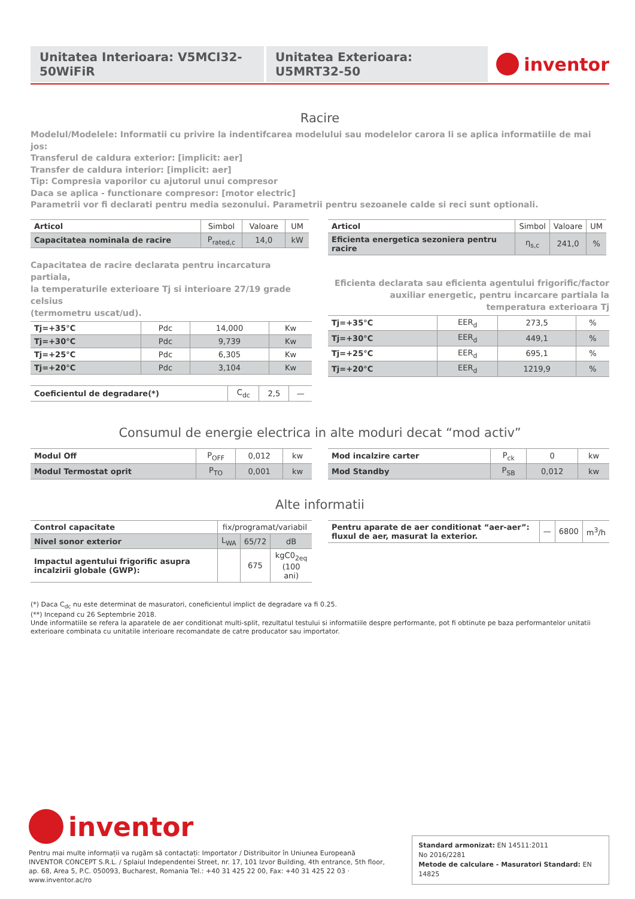Unitatea Interioara: V5MCI32-50WiFiR
Unitatea Exterioara: U5MRT32-50
inventor
Racire
Modelul/Modelele: Informatii cu privire la indentifcarea modelului sau modelelor carora li se aplica informatiile de mai jos:
Transferul de caldura exterior: [implicit: aer]
Transfer de caldura interior: [implicit: aer]
Tip: Compresia vaporilor cu ajutorul unui compresor
Daca se aplica - functionare compresor: [motor electric]
Parametrii vor fi declarati pentru media sezonului. Parametrii pentru sezoanele calde si reci sunt optionali.
| Articol | Simbol | Valoare | UM |
| --- | --- | --- | --- |
| Capacitatea nominala de racire | P<sub>rated,c</sub> | 14,0 | kW |
Capacitatea de racire declarata pentru incarcatura partiala,
la temperaturile exterioare Tj si interioare 27/19 grade celsius
(termometru uscat/ud).
| Tj=+35°C | Pdc | 14,000 | Kw |
| Tj=+30°C | Pdc | 9,739 | Kw |
| Tj=+25°C | Pdc | 6,305 | Kw |
| Tj=+20°C | Pdc | 3,104 | Kw |
| Coeficientul de degradare(*) | C<sub>dc</sub> | 2,5 | — |
| Articol | Simbol | Valoare | UM |
| --- | --- | --- | --- |
| Eficienta energetica sezoniera pentru racire | η<sub>s,c</sub> | 241,0 | % |
Eficienta declarata sau eficienta agentului frigorific/factor auxiliar energetic, pentru incarcare partiala la temperatura exterioara Tj
| Tj=+35°C | EER<sub>d</sub> | 273,5 | % |
| Tj=+30°C | EER<sub>d</sub> | 449,1 | % |
| Tj=+25°C | EER<sub>d</sub> | 695,1 | % |
| Tj=+20°C | EER<sub>d</sub> | 1219,9 | % |
Consumul de energie electrica in alte moduri decat “mod activ”
| Modul Off | P<sub>OFF</sub> | 0,012 | kw |
| Modul Termostat oprit | P<sub>TO</sub> | 0,001 | kw |
| Mod incalzire carter | P<sub>ck</sub> | 0 | kw |
| Mod Standby | P<sub>SB</sub> | 0,012 | kw |
Alte informatii
| Control capacitate | fix/programat/variabil | | |
| Nivel sonor exterior | L<sub>WA</sub> | 65/72 | dB |
| Impactul agentului frigorific asupra incalzirii globale (GWP): | | 675 | kgC0<sub>2eq</sub> (100 ani) |
| Pentru aparate de aer conditionat “aer-aer”: fluxul de aer, masurat la exterior. | — | 6800 | m<sup>3</sup>/h |
(*) Daca C<sub>dc</sub> nu este determinat de masuratori, coneficientul implict de degradare va fi 0.25.
(**) Incepand cu 26 Septembrie 2018.
Unde informatiile se refera la aparatele de aer conditionat multi-split, rezultatul testului si informatiile despre performante, pot fi obtinute pe baza performantelor unitatii exterioare combinata cu unitatile interioare recomandate de catre producator sau importator.
inventor
Pentru mai multe informații va rugăm să contactați: Importator / Distribuitor în Uniunea Europeană
INVENTOR CONCEPT S.R.L. / Splaiul Independentei Street, nr. 17, 101 Izvor Building, 4th entrance, 5th floor,
ap. 68, Area 5, P.C. 050093, Bucharest, Romania Tel.: +40 31 425 22 00, Fax: +40 31 425 22 03 · www.inventor.ac/ro
Standard armonizat: EN 14511:2011
No 2016/2281
Metode de calculare - Masuratori Standard: EN 14825